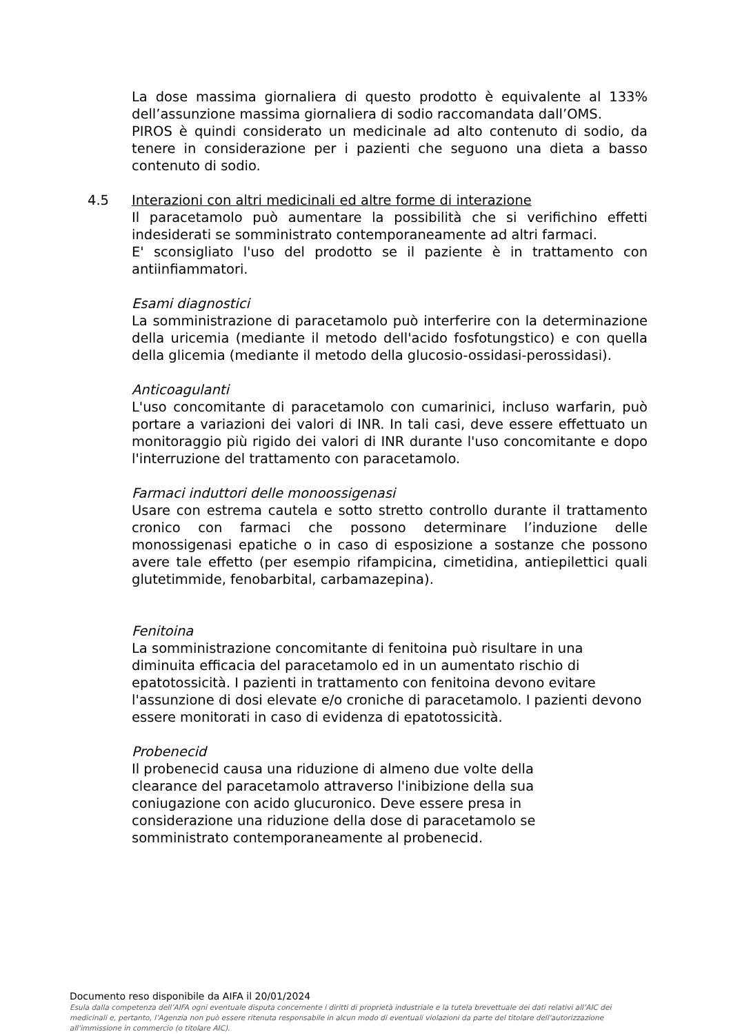La dose massima giornaliera di questo prodotto è equivalente al 133% dell’assunzione massima giornaliera di sodio raccomandata dall’OMS.
PIROS è quindi considerato un medicinale ad alto contenuto di sodio, da tenere in considerazione per i pazienti che seguono una dieta a basso contenuto di sodio.
4.5 Interazioni con altri medicinali ed altre forme di interazione
Il paracetamolo può aumentare la possibilità che si verifichino effetti indesiderati se somministrato contemporaneamente ad altri farmaci.
E' sconsigliato l'uso del prodotto se il paziente è in trattamento con antiinfiammatori.
Esami diagnostici
La somministrazione di paracetamolo può interferire con la determinazione della uricemia (mediante il metodo dell'acido fosfotungstico) e con quella della glicemia (mediante il metodo della glucosio-ossidasi-perossidasi).
Anticoagulanti
L'uso concomitante di paracetamolo con cumarinici, incluso warfarin, può portare a variazioni dei valori di INR. In tali casi, deve essere effettuato un monitoraggio più rigido dei valori di INR durante l'uso concomitante e dopo l'interruzione del trattamento con paracetamolo.
Farmaci induttori delle monoossigenasi
Usare con estrema cautela e sotto stretto controllo durante il trattamento cronico con farmaci che possono determinare l’induzione delle monossigenasi epatiche o in caso di esposizione a sostanze che possono avere tale effetto (per esempio rifampicina, cimetidina, antiepilettici quali glutetimmide, fenobarbital, carbamazepina).
Fenitoina
La somministrazione concomitante di fenitoina può risultare in una diminuita efficacia del paracetamolo ed in un aumentato rischio di epatotossicità. I pazienti in trattamento con fenitoina devono evitare l'assunzione di dosi elevate e/o croniche di paracetamolo. I pazienti devono essere monitorati in caso di evidenza di epatotossicità.
Probenecid
Il probenecid causa una riduzione di almeno due volte della clearance del paracetamolo attraverso l'inibizione della sua coniugazione con acido glucuronico. Deve essere presa in considerazione una riduzione della dose di paracetamolo se somministrato contemporaneamente al probenecid.
Documento reso disponibile da AIFA il 20/01/2024
Esula dalla competenza dell’AIFA ogni eventuale disputa concernente i diritti di proprietà industriale e la tutela brevettuale dei dati relativi all’AIC dei medicinali e, pertanto, l’Agenzia non può essere ritenuta responsabile in alcun modo di eventuali violazioni da parte del titolare dell'autorizzazione all'immissione in commercio (o titolare AIC).